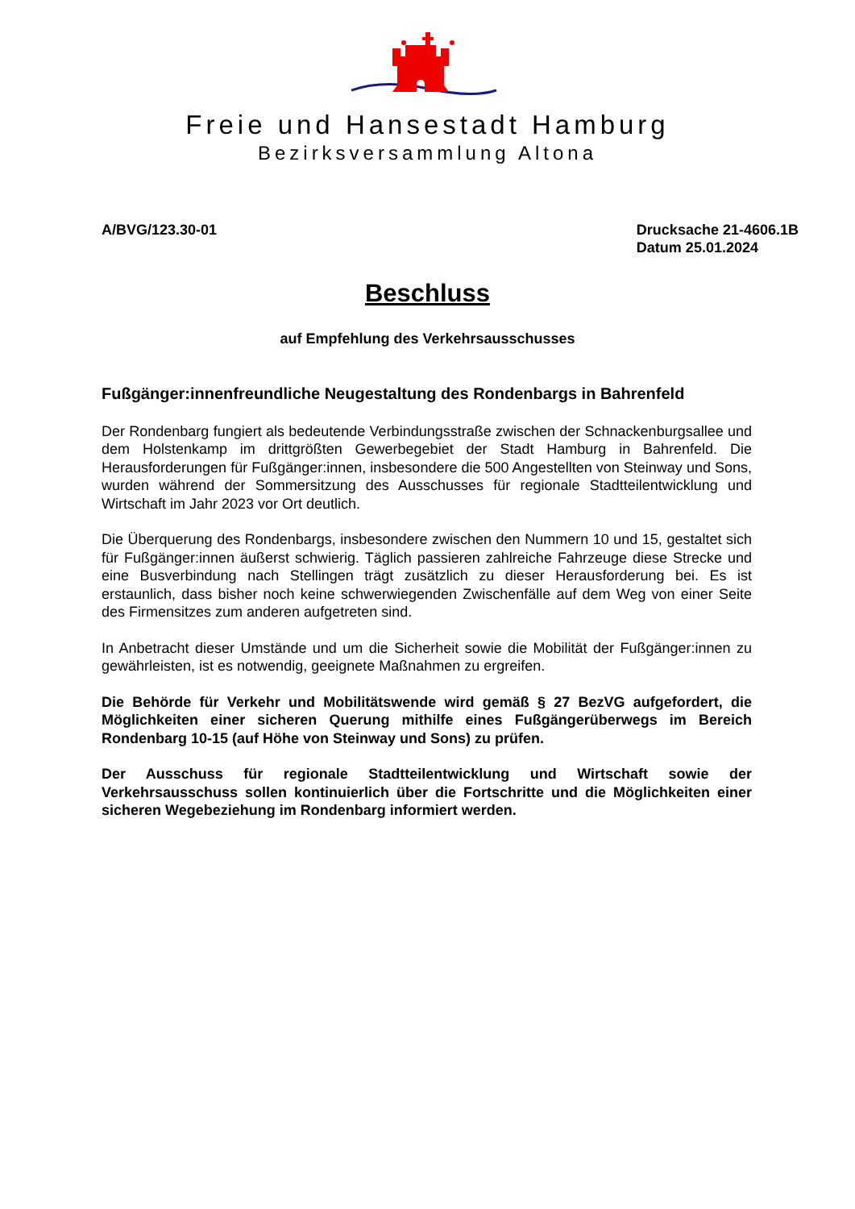Freie und Hansestadt Hamburg
Bezirksversammlung Altona
A/BVG/123.30-01 Drucksache 21-4606.1B
Datum 25.01.2024
Beschluss
auf Empfehlung des Verkehrsausschusses
Fußgänger:innenfreundliche Neugestaltung des Rondenbargs in Bahrenfeld
Der Rondenbarg fungiert als bedeutende Verbindungsstraße zwischen der Schnackenburgsallee und dem Holstenkamp im drittgrößten Gewerbegebiet der Stadt Hamburg in Bahrenfeld. Die Herausforderungen für Fußgänger:innen, insbesondere die 500 Angestellten von Steinway und Sons, wurden während der Sommersitzung des Ausschusses für regionale Stadtteilentwicklung und Wirtschaft im Jahr 2023 vor Ort deutlich.
Die Überquerung des Rondenbargs, insbesondere zwischen den Nummern 10 und 15, gestaltet sich für Fußgänger:innen äußerst schwierig. Täglich passieren zahlreiche Fahrzeuge diese Strecke und eine Busverbindung nach Stellingen trägt zusätzlich zu dieser Herausforderung bei. Es ist erstaunlich, dass bisher noch keine schwerwiegenden Zwischenfälle auf dem Weg von einer Seite des Firmensitzes zum anderen aufgetreten sind.
In Anbetracht dieser Umstände und um die Sicherheit sowie die Mobilität der Fußgänger:innen zu gewährleisten, ist es notwendig, geeignete Maßnahmen zu ergreifen.
Die Behörde für Verkehr und Mobilitätswende wird gemäß § 27 BezVG aufgefordert, die Möglichkeiten einer sicheren Querung mithilfe eines Fußgängerüberwegs im Bereich Rondenbarg 10-15 (auf Höhe von Steinway und Sons) zu prüfen.
Der Ausschuss für regionale Stadtteilentwicklung und Wirtschaft sowie der Verkehrsausschuss sollen kontinuierlich über die Fortschritte und die Möglichkeiten einer sicheren Wegebeziehung im Rondenbarg informiert werden.